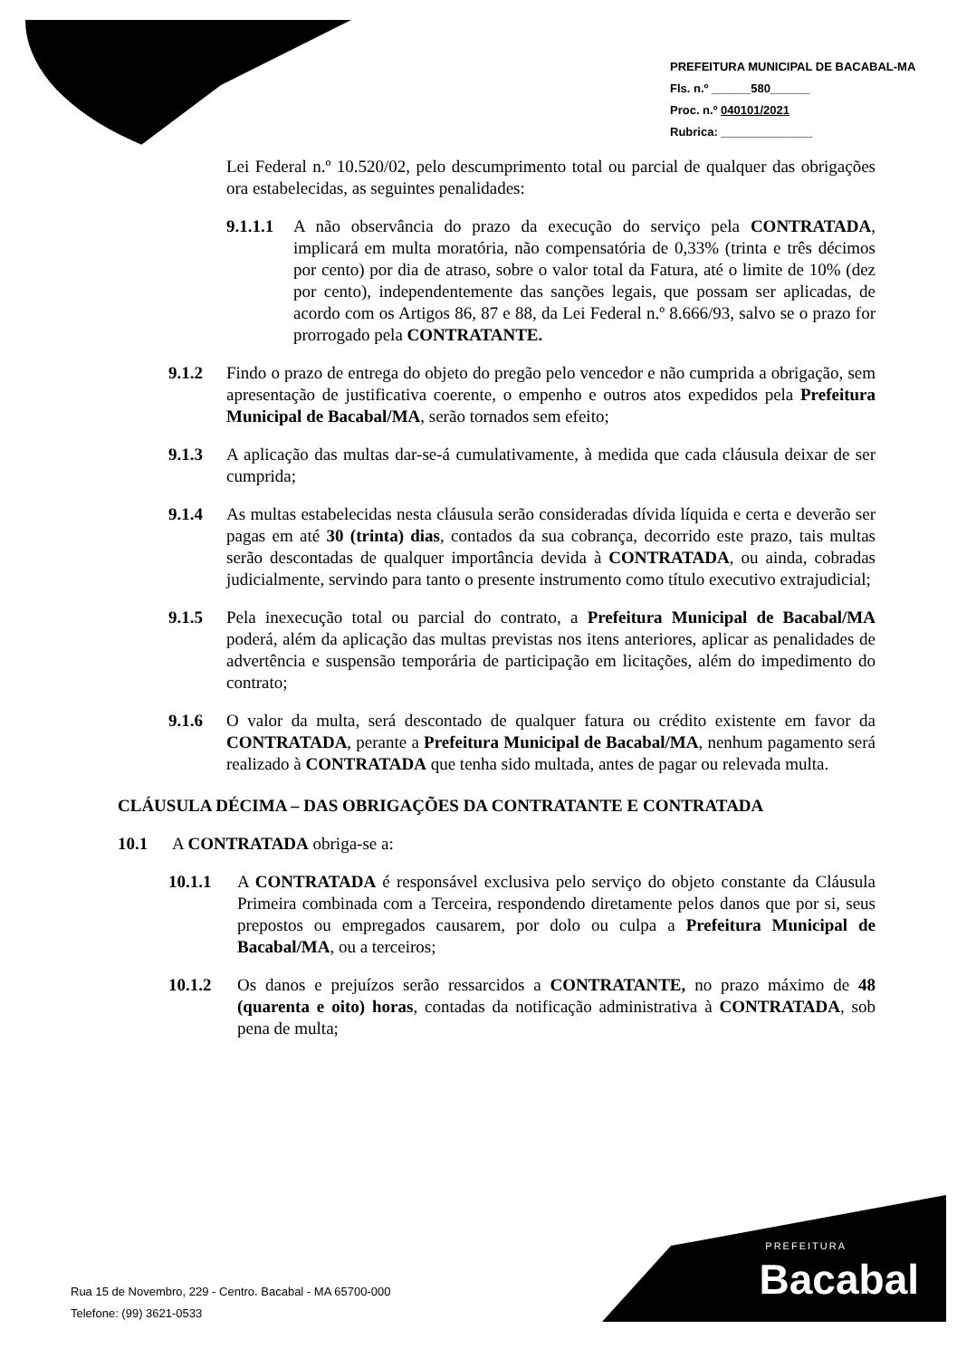PREFEITURA MUNICIPAL DE BACABAL-MA
Fls. n.º ______580______
Proc. n.º 040101/2021
Rubrica: ______________
Lei Federal n.º 10.520/02, pelo descumprimento total ou parcial de qualquer das obrigações ora estabelecidas, as seguintes penalidades:
9.1.1.1 A não observância do prazo da execução do serviço pela CONTRATADA, implicará em multa moratória, não compensatória de 0,33% (trinta e três décimos por cento) por dia de atraso, sobre o valor total da Fatura, até o limite de 10% (dez por cento), independentemente das sanções legais, que possam ser aplicadas, de acordo com os Artigos 86, 87 e 88, da Lei Federal n.º 8.666/93, salvo se o prazo for prorrogado pela CONTRATANTE.
9.1.2 Findo o prazo de entrega do objeto do pregão pelo vencedor e não cumprida a obrigação, sem apresentação de justificativa coerente, o empenho e outros atos expedidos pela Prefeitura Municipal de Bacabal/MA, serão tornados sem efeito;
9.1.3 A aplicação das multas dar-se-á cumulativamente, à medida que cada cláusula deixar de ser cumprida;
9.1.4 As multas estabelecidas nesta cláusula serão consideradas dívida líquida e certa e deverão ser pagas em até 30 (trinta) dias, contados da sua cobrança, decorrido este prazo, tais multas serão descontadas de qualquer importância devida à CONTRATADA, ou ainda, cobradas judicialmente, servindo para tanto o presente instrumento como título executivo extrajudicial;
9.1.5 Pela inexecução total ou parcial do contrato, a Prefeitura Municipal de Bacabal/MA poderá, além da aplicação das multas previstas nos itens anteriores, aplicar as penalidades de advertência e suspensão temporária de participação em licitações, além do impedimento do contrato;
9.1.6 O valor da multa, será descontado de qualquer fatura ou crédito existente em favor da CONTRATADA, perante a Prefeitura Municipal de Bacabal/MA, nenhum pagamento será realizado à CONTRATADA que tenha sido multada, antes de pagar ou relevada multa.
CLÁUSULA DÉCIMA – DAS OBRIGAÇÕES DA CONTRATANTE E CONTRATADA
10.1 A CONTRATADA obriga-se a:
10.1.1 A CONTRATADA é responsável exclusiva pelo serviço do objeto constante da Cláusula Primeira combinada com a Terceira, respondendo diretamente pelos danos que por si, seus prepostos ou empregados causarem, por dolo ou culpa a Prefeitura Municipal de Bacabal/MA, ou a terceiros;
10.1.2 Os danos e prejuízos serão ressarcidos a CONTRATANTE, no prazo máximo de 48 (quarenta e oito) horas, contadas da notificação administrativa à CONTRATADA, sob pena de multa;
Rua 15 de Novembro, 229 - Centro. Bacabal - MA 65700-000
Telefone: (99) 3621-0533
PREFEITURA
Bacabal